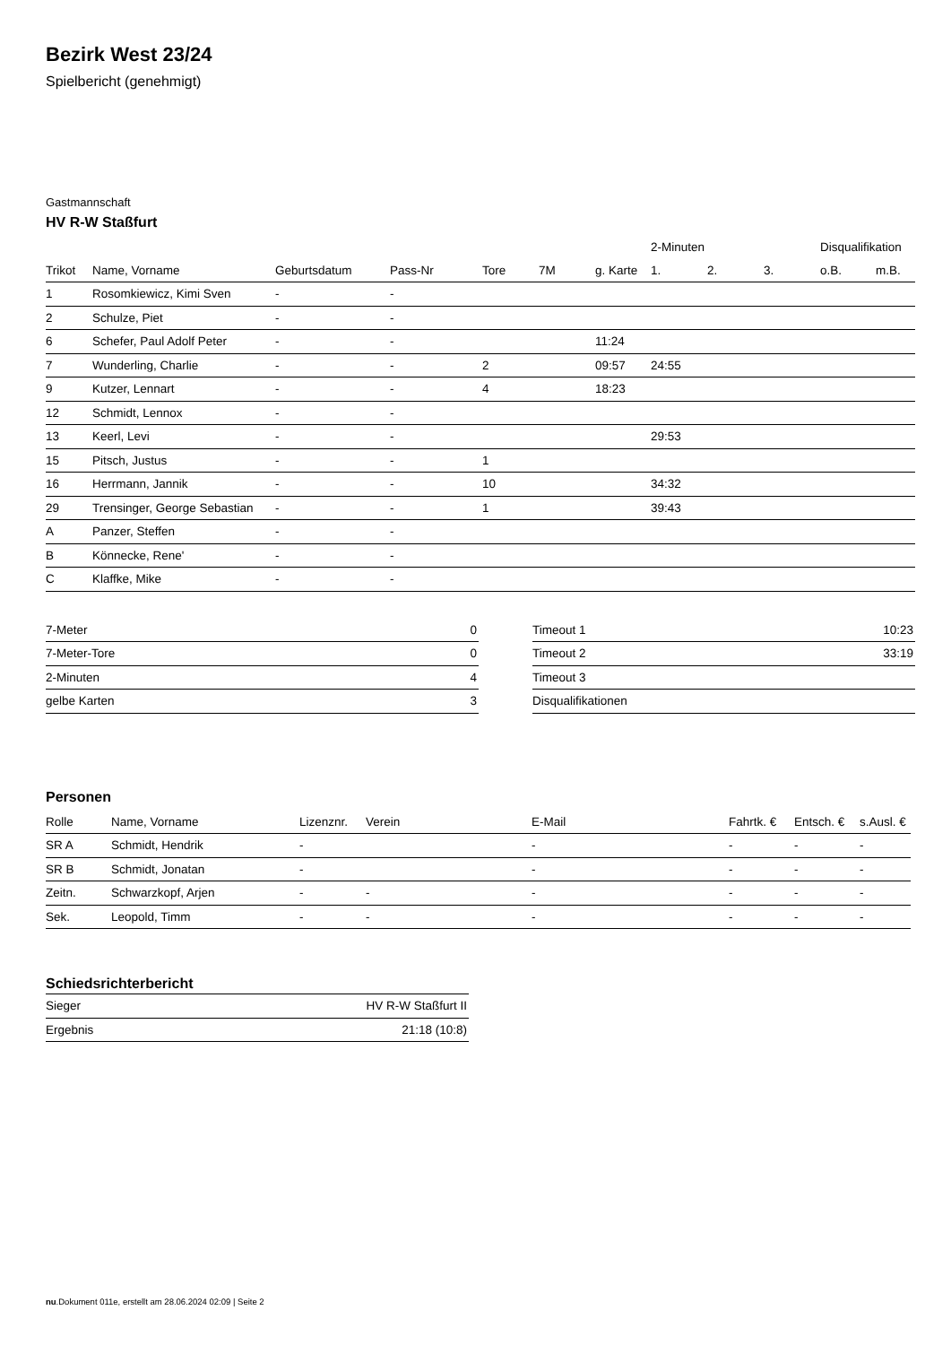Bezirk West 23/24
Spielbericht (genehmigt)
Gastmannschaft
HV R-W Staßfurt
| | | | | | | | 2-Minuten | | | Disqualifikation | |
| --- | --- | --- | --- | --- | --- | --- | --- | --- | --- | --- | --- |
| Trikot | Name, Vorname | Geburtsdatum | Pass-Nr | Tore | 7M | g. Karte | 1. | 2. | 3. | o.B. | m.B. |
| 1 | Rosomkiewicz, Kimi Sven | - | - | | | | | | | | |
| 2 | Schulze, Piet | - | - | | | | | | | | |
| 6 | Schefer, Paul Adolf Peter | - | - | | | 11:24 | | | | | |
| 7 | Wunderling, Charlie | - | - | 2 | | 09:57 | 24:55 | | | | |
| 9 | Kutzer, Lennart | - | - | 4 | | 18:23 | | | | | |
| 12 | Schmidt, Lennox | - | - | | | | | | | | |
| 13 | Keerl, Levi | - | - | | | | 29:53 | | | | |
| 15 | Pitsch, Justus | - | - | 1 | | | | | | | |
| 16 | Herrmann, Jannik | - | - | 10 | | | 34:32 | | | | |
| 29 | Trensinger, George Sebastian | - | - | 1 | | | 39:43 | | | | |
| A | Panzer, Steffen | - | - | | | | | | | | |
| B | Könnecke, Rene' | - | - | | | | | | | | |
| C | Klaffke, Mike | - | - | | | | | | | | |
| 7-Meter | 0 |
| 7-Meter-Tore | 0 |
| 2-Minuten | 4 |
| gelbe Karten | 3 |
| Timeout 1 | 10:23 |
| Timeout 2 | 33:19 |
| Timeout 3 | |
| Disqualifikationen | |
Personen
| Rolle | Name, Vorname | Lizenznr. | Verein | E-Mail | Fahrtk. € | Entsch. € | s.Ausl. € |
| --- | --- | --- | --- | --- | --- | --- | --- |
| SR A | Schmidt, Hendrik | - | | - | - | - | - |
| SR B | Schmidt, Jonatan | - | | - | - | - | - |
| Zeitn. | Schwarzkopf, Arjen | - | - | - | - | - | - |
| Sek. | Leopold, Timm | - | - | - | - | - | - |
Schiedsrichterbericht
| Sieger | HV R-W Staßfurt II |
| Ergebnis | 21:18 (10:8) |
nu.Dokument 011e, erstellt am 28.06.2024 02:09 | Seite 2